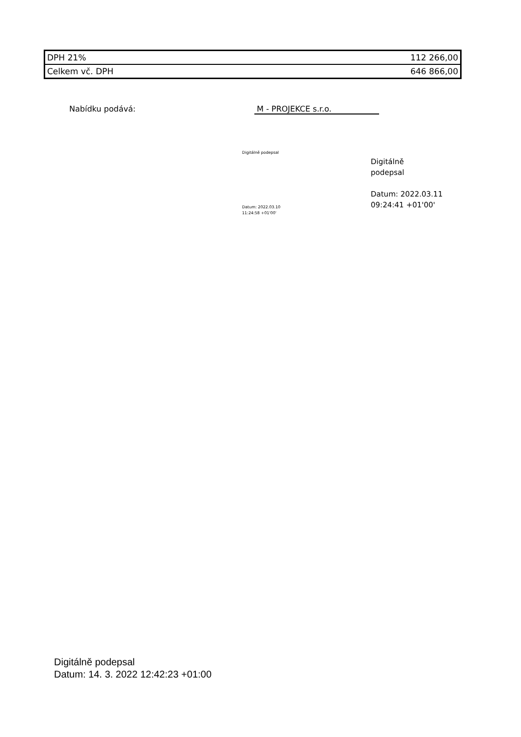| DPH 21% | 112 266,00 |
| Celkem vč. DPH | 646 866,00 |
Nabídku podává: M - PROJEKCE s.r.o.
Digitálně podepsal
Datum: 2022.03.10
11:24:58 +01'00'
Digitálně
podepsal
Datum: 2022.03.11
09:24:41 +01'00'
Digitálně podepsal
Datum: 14. 3. 2022 12:42:23 +01:00